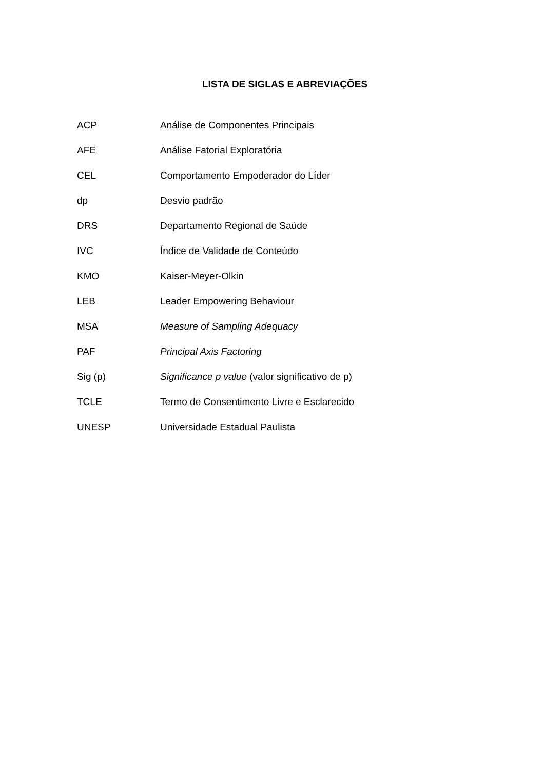LISTA DE SIGLAS E ABREVIAÇÕES
| ACP | Análise de Componentes Principais |
| AFE | Análise Fatorial Exploratória |
| CEL | Comportamento Empoderador do Líder |
| dp | Desvio padrão |
| DRS | Departamento Regional de Saúde |
| IVC | Índice de Validade de Conteúdo |
| KMO | Kaiser-Meyer-Olkin |
| LEB | Leader Empowering Behaviour |
| MSA | Measure of Sampling Adequacy |
| PAF | Principal Axis Factoring |
| Sig (p) | Significance p value (valor significativo de p) |
| TCLE | Termo de Consentimento Livre e Esclarecido |
| UNESP | Universidade Estadual Paulista |